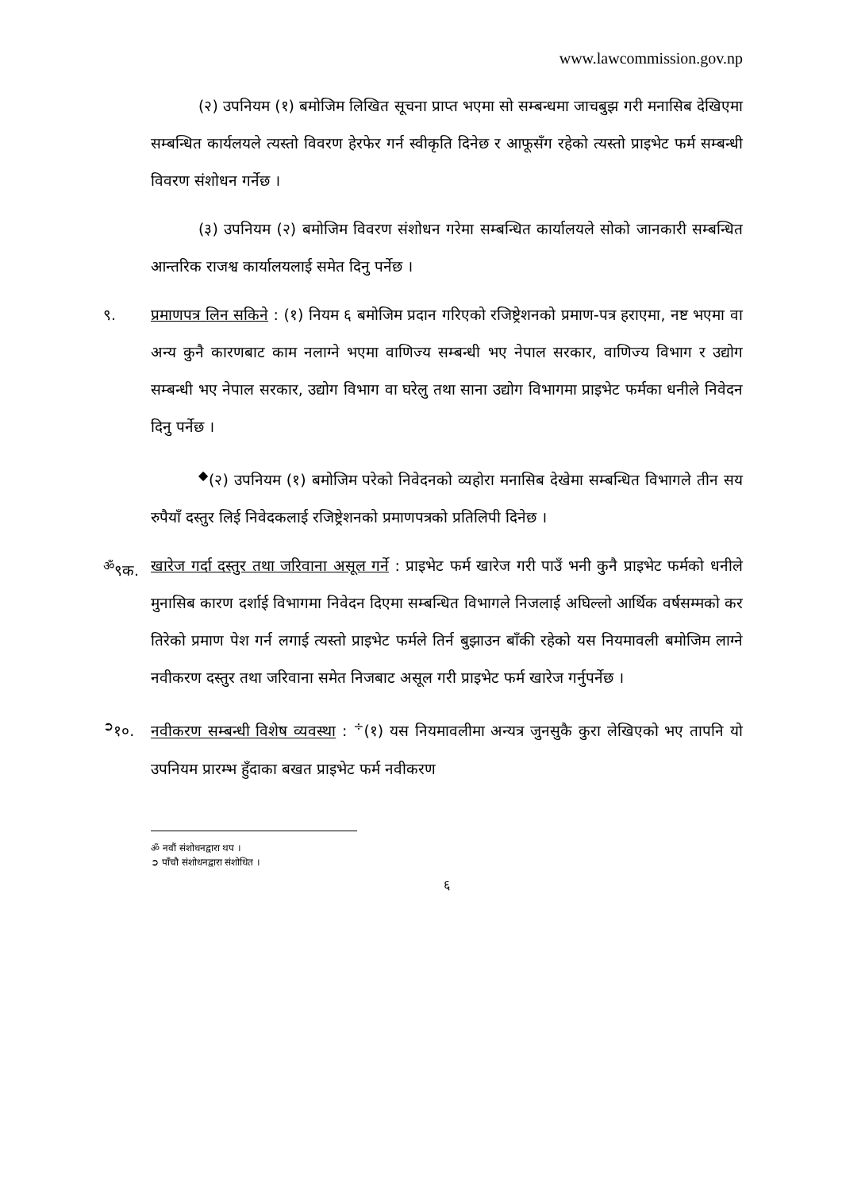www.lawcommission.gov.np
(२) उपनियम (१) बमोजिम लिखित सूचना प्राप्त भएमा सो सम्बन्धमा जाचबुझ गरी मनासिब देखिएमा सम्बन्धित कार्यलयले त्यस्तो विवरण हेरफेर गर्न स्वीकृति दिनेछ र आफूसँग रहेको त्यस्तो प्राइभेट फर्म सम्बन्धी विवरण संशोधन गर्नेछ ।
(३) उपनियम (२) बमोजिम विवरण संशोधन गरेमा सम्बन्धित कार्यालयले सोको जानकारी सम्बन्धित आन्तरिक राजश्व कार्यालयलाई समेत दिनु पर्नेछ ।
९. प्रमाणपत्र लिन सकिने : (१) नियम ६ बमोजिम प्रदान गरिएको रजिष्ट्रेशनको प्रमाण-पत्र हराएमा, नष्ट भएमा वा अन्य कुनै कारणबाट काम नलाग्ने भएमा वाणिज्य सम्बन्धी भए नेपाल सरकार, वाणिज्य विभाग र उद्योग सम्बन्धी भए नेपाल सरकार, उद्योग विभाग वा घरेलु तथा साना उद्योग विभागमा प्राइभेट फर्मका धनीले निवेदन दिनु पर्नेछ ।
<sup>◆</sup>(२) उपनियम (१) बमोजिम परेको निवेदनको व्यहोरा मनासिब देखेमा सम्बन्धित विभागले तीन सय रुपैयाँ दस्तुर लिई निवेदकलाई रजिष्ट्रेशनको प्रमाणपत्रको प्रतिलिपी दिनेछ ।
<sup>ॐ</sup>९क. खारेज गर्दा दस्तुर तथा जरिवाना असूल गर्ने : प्राइभेट फर्म खारेज गरी पाउँ भनी कुनै प्राइभेट फर्मको धनीले मुनासिब कारण दर्शाई विभागमा निवेदन दिएमा सम्बन्धित विभागले निजलाई अघिल्लो आर्थिक वर्षसम्मको कर तिरेको प्रमाण पेश गर्न लगाई त्यस्तो प्राइभेट फर्मले तिर्न बुझाउन बाँकी रहेको यस नियमावली बमोजिम लाग्ने नवीकरण दस्तुर तथा जरिवाना समेत निजबाट असूल गरी प्राइभेट फर्म खारेज गर्नुपर्नेछ ।
<sup>➲</sup>१०. नवीकरण सम्बन्धी विशेष व्यवस्था : <sup>÷</sup>(१) यस नियमावलीमा अन्यत्र जुनसुकै कुरा लेखिएको भए तापनि यो उपनियम प्रारम्भ हुँदाका बखत प्राइभेट फर्म नवीकरण
ॐ नवौं संशोधनद्वारा थप ।
➲ पाँचौ संशोधनद्वारा संशोधित ।
६